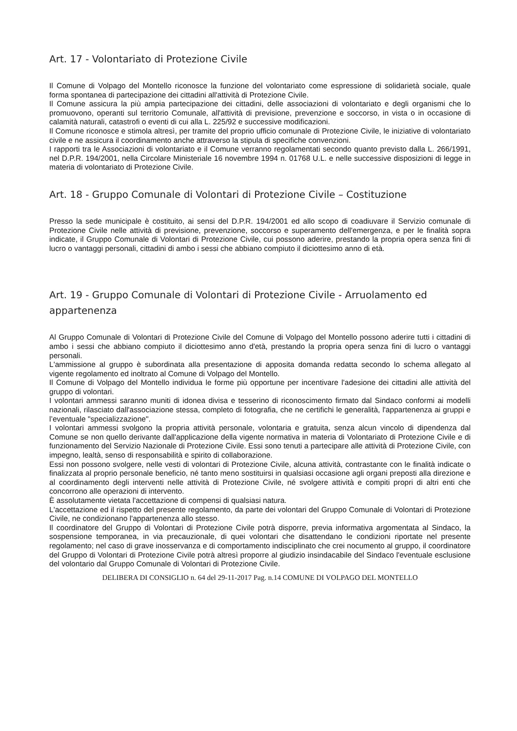Art. 17 - Volontariato di Protezione Civile
Il Comune di Volpago del Montello riconosce la funzione del volontariato come espressione di solidarietà sociale, quale forma spontanea di partecipazione dei cittadini all'attività di Protezione Civile.
Il Comune assicura la più ampia partecipazione dei cittadini, delle associazioni di volontariato e degli organismi che lo promuovono, operanti sul territorio Comunale, all'attività di previsione, prevenzione e soccorso, in vista o in occasione di calamità naturali, catastrofi o eventi di cui alla L. 225/92 e successive modificazioni.
Il Comune riconosce e stimola altresì, per tramite del proprio ufficio comunale di Protezione Civile, le iniziative di volontariato civile e ne assicura il coordinamento anche attraverso la stipula di specifiche convenzioni.
I rapporti tra le Associazioni di volontariato e il Comune verranno regolamentati secondo quanto previsto dalla L. 266/1991, nel D.P.R. 194/2001, nella Circolare Ministeriale 16 novembre 1994 n. 01768 U.L. e nelle successive disposizioni di legge in materia di volontariato di Protezione Civile.
Art. 18 - Gruppo Comunale di Volontari di Protezione Civile – Costituzione
Presso la sede municipale è costituito, ai sensi del D.P.R. 194/2001 ed allo scopo di coadiuvare il Servizio comunale di Protezione Civile nelle attività di previsione, prevenzione, soccorso e superamento dell'emergenza, e per le finalità sopra indicate, il Gruppo Comunale di Volontari di Protezione Civile, cui possono aderire, prestando la propria opera senza fini di lucro o vantaggi personali, cittadini di ambo i sessi che abbiano compiuto il diciottesimo anno di età.
Art. 19 - Gruppo Comunale di Volontari di Protezione Civile - Arruolamento ed appartenenza
Al Gruppo Comunale di Volontari di Protezione Civile del Comune di Volpago del Montello possono aderire tutti i cittadini di ambo i sessi che abbiano compiuto il diciottesimo anno d'età, prestando la propria opera senza fini di lucro o vantaggi personali.
L'ammissione al gruppo è subordinata alla presentazione di apposita domanda redatta secondo lo schema allegato al vigente regolamento ed inoltrato al Comune di Volpago del Montello.
Il Comune di Volpago del Montello individua le forme più opportune per incentivare l'adesione dei cittadini alle attività del gruppo di volontari.
I volontari ammessi saranno muniti di idonea divisa e tesserino di riconoscimento firmato dal Sindaco conformi ai modelli nazionali, rilasciato dall'associazione stessa, completo di fotografia, che ne certifichi le generalità, l'appartenenza ai gruppi e l’eventuale "specializzazione".
I volontari ammessi svolgono la propria attività personale, volontaria e gratuita, senza alcun vincolo di dipendenza dal Comune se non quello derivante dall'applicazione della vigente normativa in materia di Volontariato di Protezione Civile e di funzionamento del Servizio Nazionale di Protezione Civile. Essi sono tenuti a partecipare alle attività di Protezione Civile, con impegno, lealtà, senso di responsabilità e spirito di collaborazione.
Essi non possono svolgere, nelle vesti di volontari di Protezione Civile, alcuna attività, contrastante con le finalità indicate o finalizzata al proprio personale beneficio, né tanto meno sostituirsi in qualsiasi occasione agli organi preposti alla direzione e al coordinamento degli interventi nelle attività di Protezione Civile, né svolgere attività e compiti propri di altri enti che concorrono alle operazioni di intervento.
È assolutamente vietata l'accettazione di compensi di qualsiasi natura.
L'accettazione ed il rispetto del presente regolamento, da parte dei volontari del Gruppo Comunale di Volontari di Protezione Civile, ne condizionano l'appartenenza allo stesso.
Il coordinatore del Gruppo di Volontari di Protezione Civile potrà disporre, previa informativa argomentata al Sindaco, la sospensione temporanea, in via precauzionale, di quei volontari che disattendano le condizioni riportate nel presente regolamento; nel caso di grave inosservanza e di comportamento indisciplinato che crei nocumento al gruppo, il coordinatore del Gruppo di Volontari di Protezione Civile potrà altresì proporre al giudizio insindacabile del Sindaco l'eventuale esclusione del volontario dal Gruppo Comunale di Volontari di Protezione Civile.
DELIBERA DI CONSIGLIO n. 64 del 29-11-2017 Pag. n.14 COMUNE DI VOLPAGO DEL MONTELLO